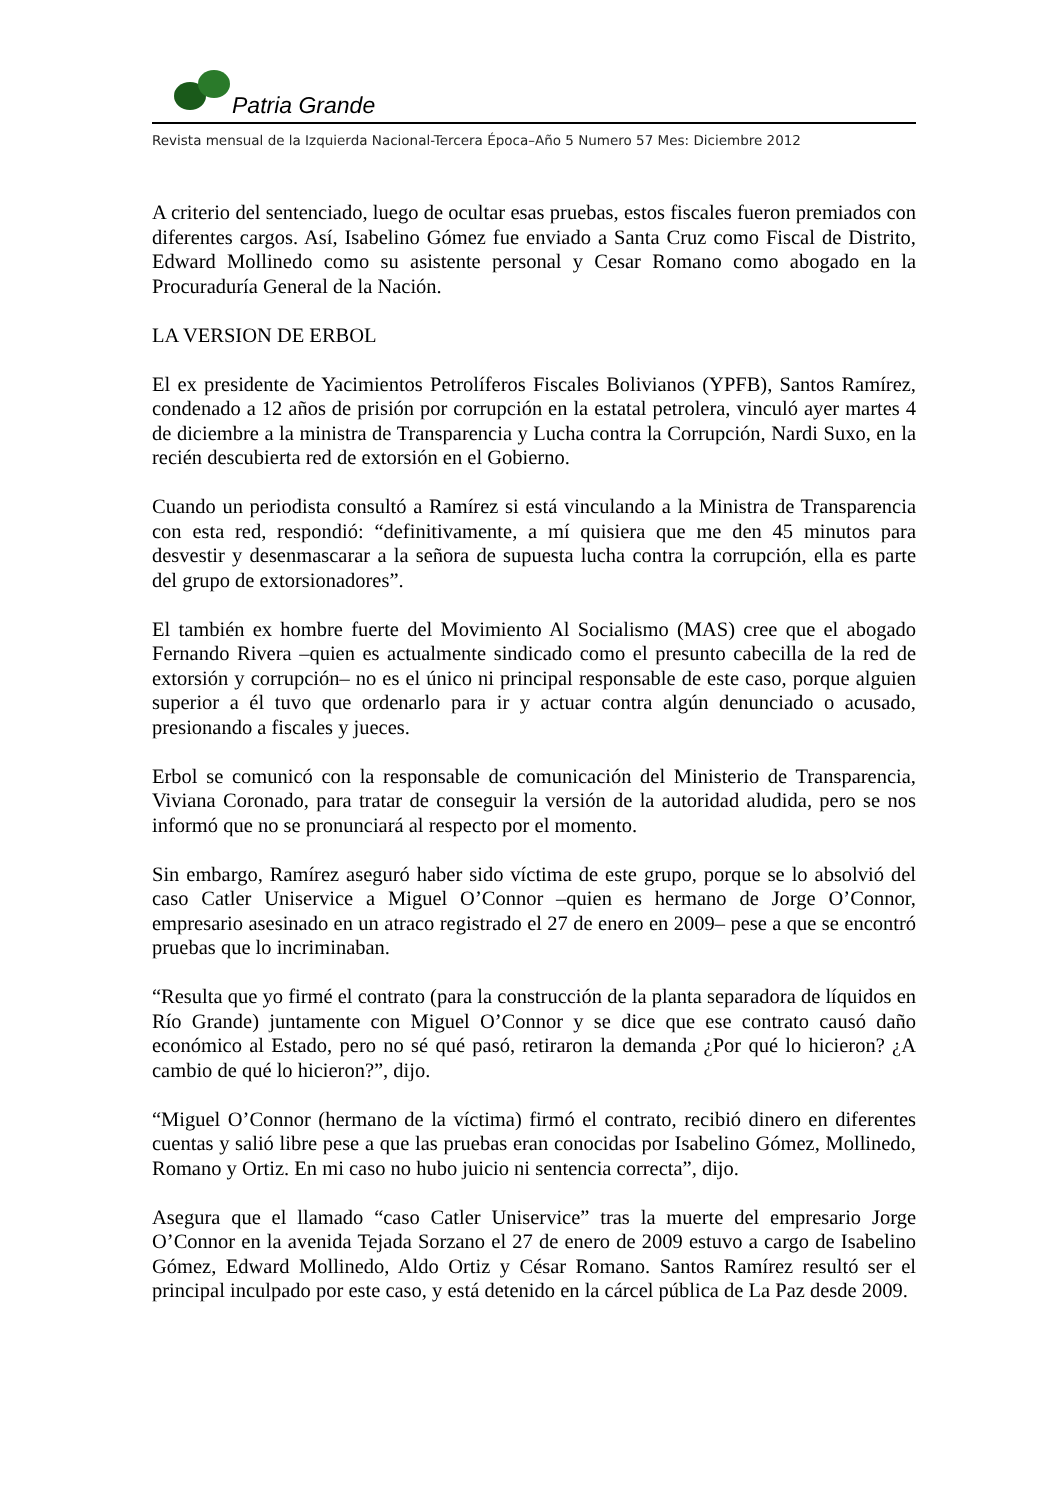Patria Grande
Revista mensual de la Izquierda Nacional-Tercera Época–Año 5 Numero 57 Mes: Diciembre 2012
A criterio del sentenciado, luego de ocultar esas pruebas, estos fiscales fueron premiados con diferentes cargos. Así, Isabelino Gómez fue enviado a Santa Cruz como Fiscal de Distrito, Edward Mollinedo como su asistente personal y Cesar Romano como abogado en la Procuraduría General de la Nación.
LA VERSION DE ERBOL
El ex presidente de Yacimientos Petrolíferos Fiscales Bolivianos (YPFB), Santos Ramírez, condenado a 12 años de prisión por corrupción en la estatal petrolera, vinculó ayer martes 4 de diciembre a la ministra de Transparencia y Lucha contra la Corrupción, Nardi Suxo, en la recién descubierta red de extorsión en el Gobierno.
Cuando un periodista consultó a Ramírez si está vinculando a la Ministra de Transparencia con esta red, respondió: “definitivamente, a mí quisiera que me den 45 minutos para desvestir y desenmascarar a la señora de supuesta lucha contra la corrupción, ella es parte del grupo de extorsionadores”.
El también ex hombre fuerte del Movimiento Al Socialismo (MAS) cree que el abogado Fernando Rivera –quien es actualmente sindicado como el presunto cabecilla de la red de extorsión y corrupción– no es el único ni principal responsable de este caso, porque alguien superior a él tuvo que ordenarlo para ir y actuar contra algún denunciado o acusado, presionando a fiscales y jueces.
Erbol se comunicó con la responsable de comunicación del Ministerio de Transparencia, Viviana Coronado, para tratar de conseguir la versión de la autoridad aludida, pero se nos informó que no se pronunciará al respecto por el momento.
Sin embargo, Ramírez aseguró haber sido víctima de este grupo, porque se lo absolvió del caso Catler Uniservice a Miguel O’Connor –quien es hermano de Jorge O’Connor, empresario asesinado en un atraco registrado el 27 de enero en 2009– pese a que se encontró pruebas que lo incriminaban.
“Resulta que yo firmé el contrato (para la construcción de la planta separadora de líquidos en Río Grande) juntamente con Miguel O’Connor y se dice que ese contrato causó daño económico al Estado, pero no sé qué pasó, retiraron la demanda ¿Por qué lo hicieron? ¿A cambio de qué lo hicieron?”, dijo.
“Miguel O’Connor (hermano de la víctima) firmó el contrato, recibió dinero en diferentes cuentas y salió libre pese a que las pruebas eran conocidas por Isabelino Gómez, Mollinedo, Romano y Ortiz. En mi caso no hubo juicio ni sentencia correcta”, dijo.
Asegura que el llamado “caso Catler Uniservice” tras la muerte del empresario Jorge O’Connor en la avenida Tejada Sorzano el 27 de enero de 2009 estuvo a cargo de Isabelino Gómez, Edward Mollinedo, Aldo Ortiz y César Romano. Santos Ramírez resultó ser el principal inculpado por este caso, y está detenido en la cárcel pública de La Paz desde 2009.